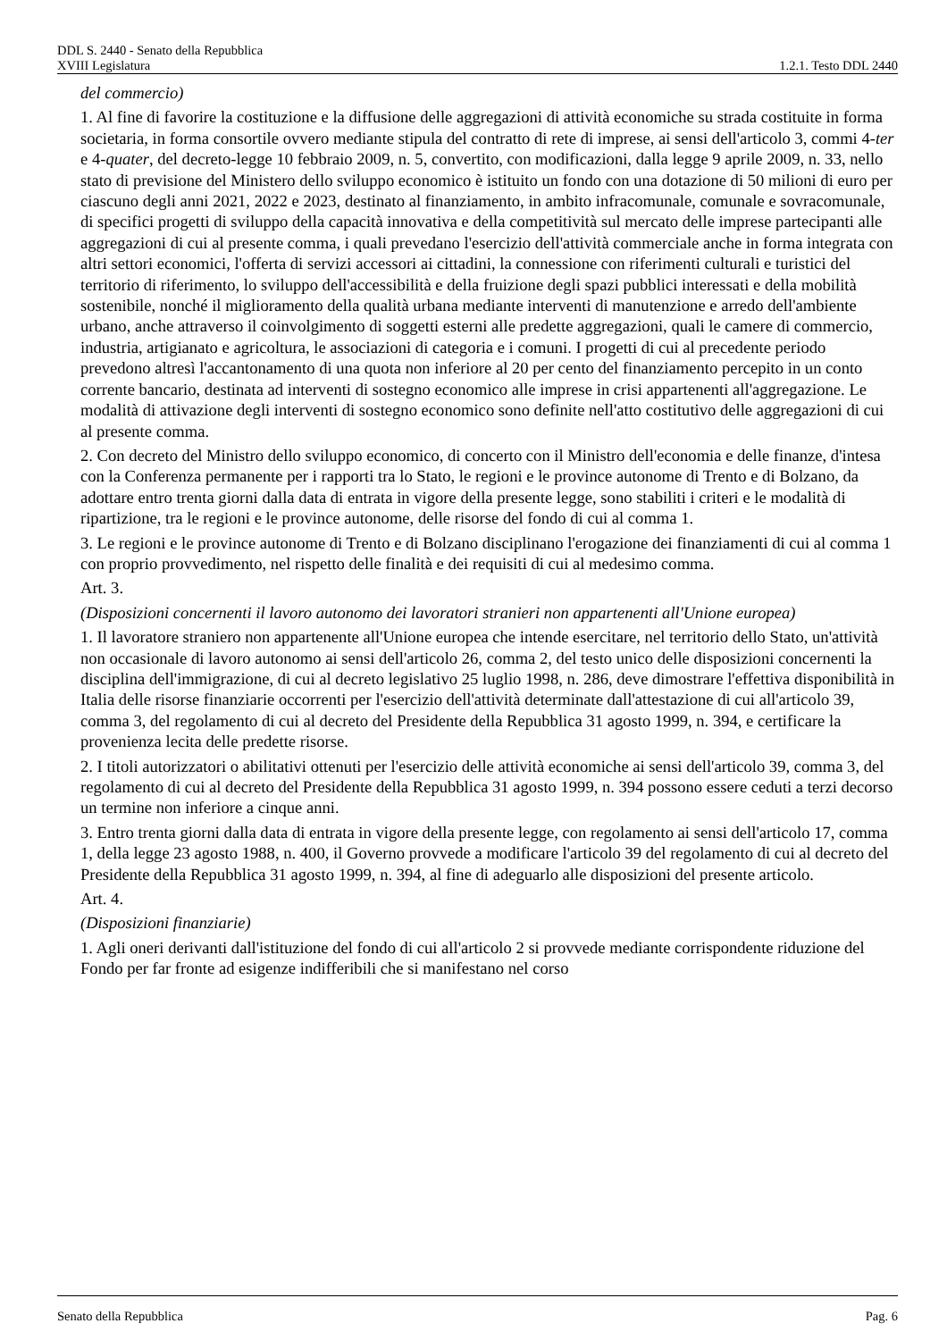DDL S. 2440 - Senato della Repubblica
XVIII Legislatura 1.2.1. Testo DDL 2440
del commercio)
1. Al fine di favorire la costituzione e la diffusione delle aggregazioni di attività economiche su strada costituite in forma societaria, in forma consortile ovvero mediante stipula del contratto di rete di imprese, ai sensi dell'articolo 3, commi 4-ter e 4-quater, del decreto-legge 10 febbraio 2009, n. 5, convertito, con modificazioni, dalla legge 9 aprile 2009, n. 33, nello stato di previsione del Ministero dello sviluppo economico è istituito un fondo con una dotazione di 50 milioni di euro per ciascuno degli anni 2021, 2022 e 2023, destinato al finanziamento, in ambito infracomunale, comunale e sovracomunale, di specifici progetti di sviluppo della capacità innovativa e della competitività sul mercato delle imprese partecipanti alle aggregazioni di cui al presente comma, i quali prevedano l'esercizio dell'attività commerciale anche in forma integrata con altri settori economici, l'offerta di servizi accessori ai cittadini, la connessione con riferimenti culturali e turistici del territorio di riferimento, lo sviluppo dell'accessibilità e della fruizione degli spazi pubblici interessati e della mobilità sostenibile, nonché il miglioramento della qualità urbana mediante interventi di manutenzione e arredo dell'ambiente urbano, anche attraverso il coinvolgimento di soggetti esterni alle predette aggregazioni, quali le camere di commercio, industria, artigianato e agricoltura, le associazioni di categoria e i comuni. I progetti di cui al precedente periodo prevedono altresì l'accantonamento di una quota non inferiore al 20 per cento del finanziamento percepito in un conto corrente bancario, destinata ad interventi di sostegno economico alle imprese in crisi appartenenti all'aggregazione. Le modalità di attivazione degli interventi di sostegno economico sono definite nell'atto costitutivo delle aggregazioni di cui al presente comma.
2. Con decreto del Ministro dello sviluppo economico, di concerto con il Ministro dell'economia e delle finanze, d'intesa con la Conferenza permanente per i rapporti tra lo Stato, le regioni e le province autonome di Trento e di Bolzano, da adottare entro trenta giorni dalla data di entrata in vigore della presente legge, sono stabiliti i criteri e le modalità di ripartizione, tra le regioni e le province autonome, delle risorse del fondo di cui al comma 1.
3. Le regioni e le province autonome di Trento e di Bolzano disciplinano l'erogazione dei finanziamenti di cui al comma 1 con proprio provvedimento, nel rispetto delle finalità e dei requisiti di cui al medesimo comma.
Art. 3.
(Disposizioni concernenti il lavoro autonomo dei lavoratori stranieri non appartenenti all'Unione europea)
1. Il lavoratore straniero non appartenente all'Unione europea che intende esercitare, nel territorio dello Stato, un'attività non occasionale di lavoro autonomo ai sensi dell'articolo 26, comma 2, del testo unico delle disposizioni concernenti la disciplina dell'immigrazione, di cui al decreto legislativo 25 luglio 1998, n. 286, deve dimostrare l'effettiva disponibilità in Italia delle risorse finanziarie occorrenti per l'esercizio dell'attività determinate dall'attestazione di cui all'articolo 39, comma 3, del regolamento di cui al decreto del Presidente della Repubblica 31 agosto 1999, n. 394, e certificare la provenienza lecita delle predette risorse.
2. I titoli autorizzatori o abilitativi ottenuti per l'esercizio delle attività economiche ai sensi dell'articolo 39, comma 3, del regolamento di cui al decreto del Presidente della Repubblica 31 agosto 1999, n. 394 possono essere ceduti a terzi decorso un termine non inferiore a cinque anni.
3. Entro trenta giorni dalla data di entrata in vigore della presente legge, con regolamento ai sensi dell'articolo 17, comma 1, della legge 23 agosto 1988, n. 400, il Governo provvede a modificare l'articolo 39 del regolamento di cui al decreto del Presidente della Repubblica 31 agosto 1999, n. 394, al fine di adeguarlo alle disposizioni del presente articolo.
Art. 4.
(Disposizioni finanziarie)
1. Agli oneri derivanti dall'istituzione del fondo di cui all'articolo 2 si provvede mediante corrispondente riduzione del Fondo per far fronte ad esigenze indifferibili che si manifestano nel corso
Senato della Repubblica Pag. 6